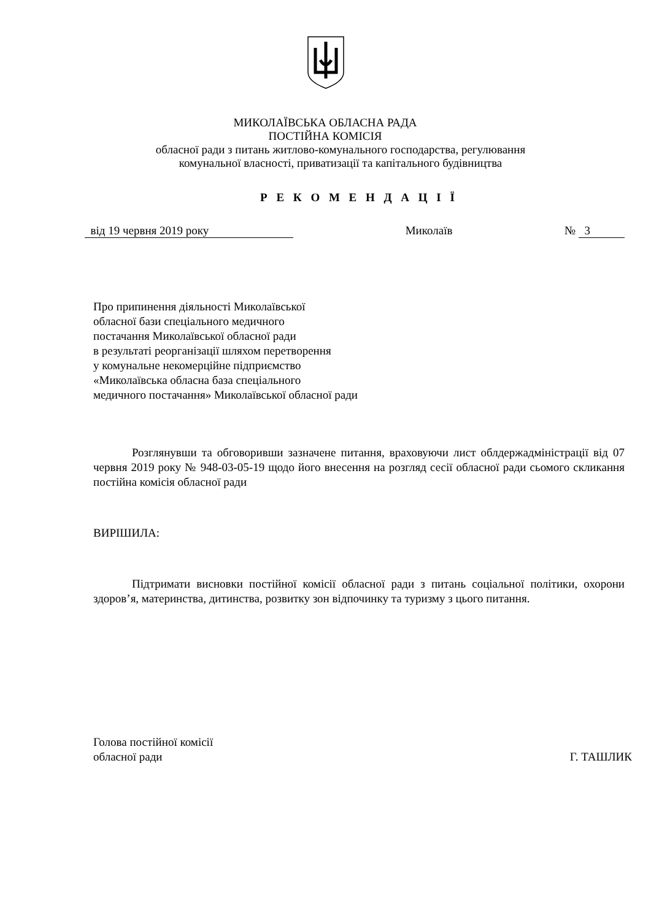МИКОЛАЇВСЬКА ОБЛАСНА РАДА
ПОСТІЙНА КОМІСІЯ
обласної ради з питань житлово-комунального господарства, регулювання
комунальної власності, приватизації та капітального будівництва
Р Е К О М Е Н Д А Ц І Ї
від 19 червня 2019 року Миколаїв № 3
Про припинення діяльності Миколаївської
обласної бази спеціального медичного
постачання Миколаївської обласної ради
в результаті реорганізації шляхом перетворення
у комунальне некомерційне підприємство
«Миколаївська обласна база спеціального
медичного постачання» Миколаївської обласної ради
Розглянувши та обговоривши зазначене питання, враховуючи лист облдержадміністрації від 07 червня 2019 року № 948-03-05-19 щодо його внесення на розгляд сесії обласної ради сьомого скликання постійна комісія обласної ради
ВИРІШИЛА:
Підтримати висновки постійної комісії обласної ради з питань соціальної політики, охорони здоров’я, материнства, дитинства, розвитку зон відпочинку та туризму з цього питання.
Голова постійної комісії
обласної ради Г. ТАШЛИК